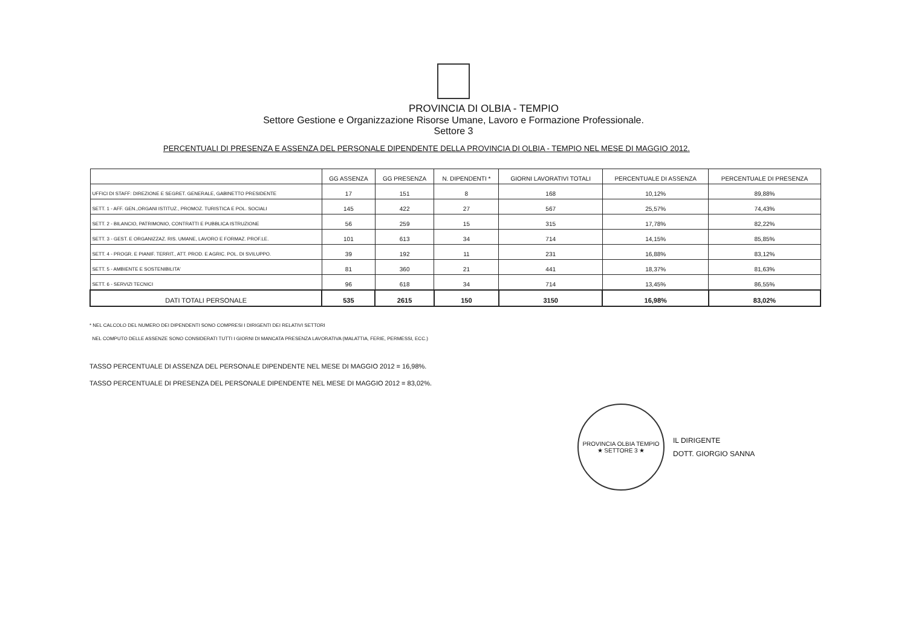PROVINCIA DI OLBIA - TEMPIO
Settore Gestione e Organizzazione Risorse Umane, Lavoro e Formazione Professionale.
Settore 3
PERCENTUALI DI PRESENZA E ASSENZA DEL PERSONALE DIPENDENTE DELLA PROVINCIA DI OLBIA - TEMPIO NEL MESE DI MAGGIO 2012.
| | GG ASSENZA | GG PRESENZA | N. DIPENDENTI * | GIORNI LAVORATIVI TOTALI | PERCENTUALE DI ASSENZA | PERCENTUALE DI PRESENZA |
| --- | --- | --- | --- | --- | --- | --- |
| UFFICI DI STAFF: DIREZIONE E SEGRET. GENERALE, GABINETTO PRESIDENTE | 17 | 151 | 8 | 168 | 10,12% | 89,88% |
| SETT. 1 - AFF. GEN.,ORGANI ISTITUZ., PROMOZ. TURISTICA E POL. SOCIALI | 145 | 422 | 27 | 567 | 25,57% | 74,43% |
| SETT. 2 - BILANCIO, PATRIMONIO, CONTRATTI E PUBBLICA ISTRUZIONE | 56 | 259 | 15 | 315 | 17,78% | 82,22% |
| SETT. 3 - GEST. E ORGANIZZAZ. RIS. UMANE, LAVORO E FORMAZ. PROF.LE. | 101 | 613 | 34 | 714 | 14,15% | 85,85% |
| SETT. 4 - PROGR. E PIANIF. TERRIT., ATT. PROD. E AGRIC. POL. DI SVILUPPO. | 39 | 192 | 11 | 231 | 16,88% | 83,12% |
| SETT. 5 - AMBIENTE E SOSTENIBILITA' | 81 | 360 | 21 | 441 | 18,37% | 81,63% |
| SETT. 6 - SERVIZI TECNICI | 96 | 618 | 34 | 714 | 13,45% | 86,55% |
| DATI TOTALI PERSONALE | 535 | 2615 | 150 | 3150 | 16,98% | 83,02% |
* NEL CALCOLO DEL NUMERO DEI DIPENDENTI SONO COMPRESI I DIRIGENTI DEI RELATIVI SETTORI
NEL COMPUTO DELLE ASSENZE SONO CONSIDERATI TUTTI I GIORNI DI MANCATA PRESENZA LAVORATIVA (MALATTIA, FERIE, PERMESSI, ECC.)
TASSO PERCENTUALE DI ASSENZA DEL PERSONALE DIPENDENTE NEL MESE DI MAGGIO 2012 = 16,98%.
TASSO PERCENTUALE DI PRESENZA DEL PERSONALE DIPENDENTE NEL MESE DI MAGGIO 2012 = 83,02%.
PROVINCIA OLBIA TEMPIO
★ SETTORE 3 ★
IL DIRIGENTE
DOTT. GIORGIO SANNA